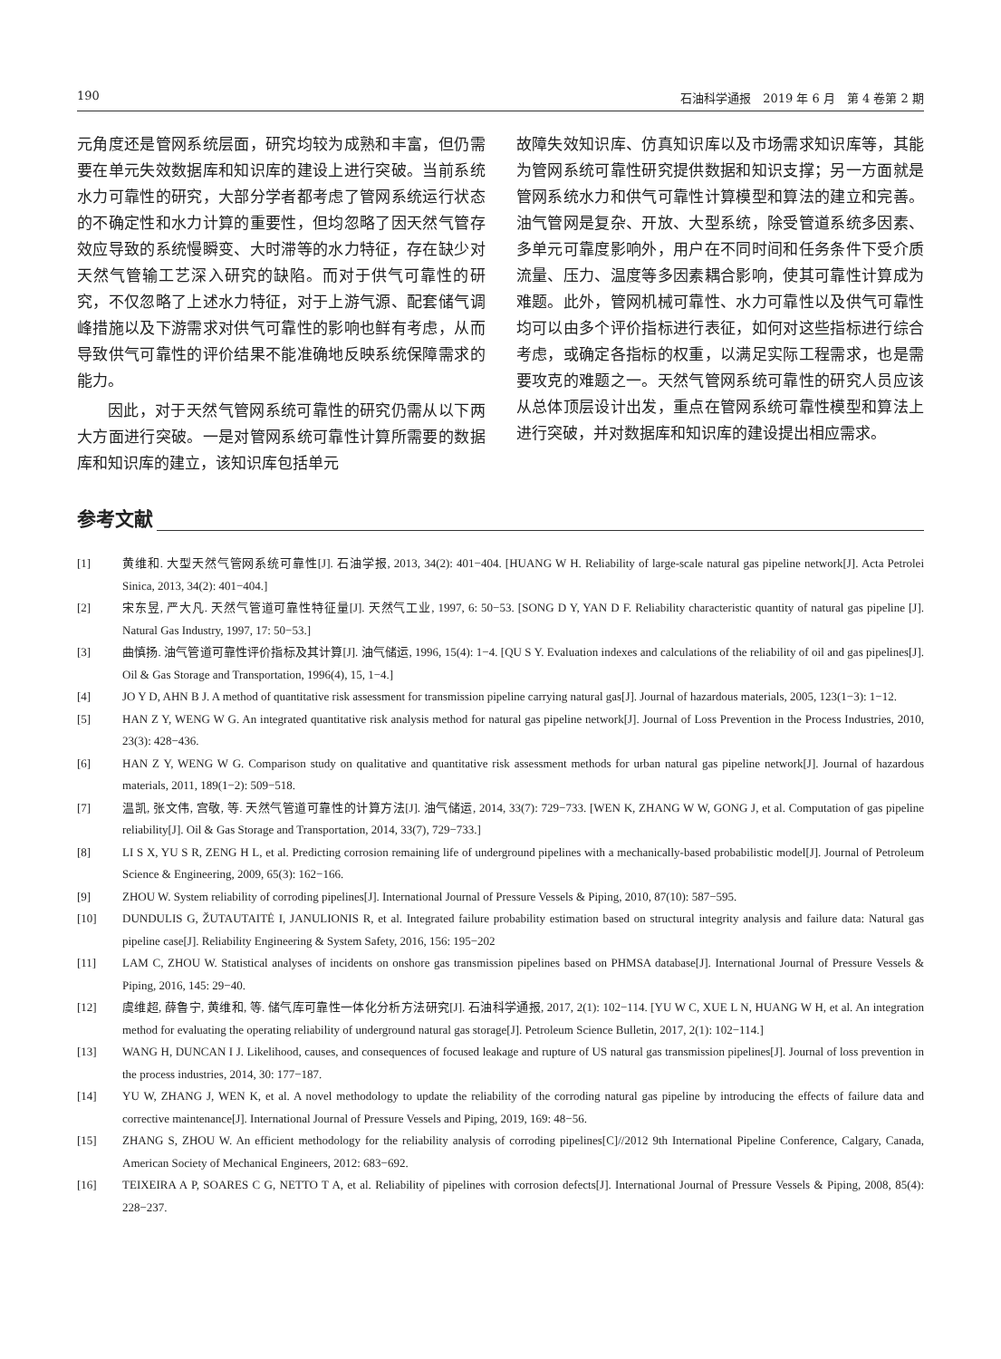190 石油科学通报　2019 年 6 月　第 4 卷第 2 期
元角度还是管网系统层面，研究均较为成熟和丰富，但仍需要在单元失效数据库和知识库的建设上进行突破。当前系统水力可靠性的研究，大部分学者都考虑了管网系统运行状态的不确定性和水力计算的重要性，但均忽略了因天然气管存效应导致的系统慢瞬变、大时滞等的水力特征，存在缺少对天然气管输工艺深入研究的缺陷。而对于供气可靠性的研究，不仅忽略了上述水力特征，对于上游气源、配套储气调峰措施以及下游需求对供气可靠性的影响也鲜有考虑，从而导致供气可靠性的评价结果不能准确地反映系统保障需求的能力。
因此，对于天然气管网系统可靠性的研究仍需从以下两大方面进行突破。一是对管网系统可靠性计算所需要的数据库和知识库的建立，该知识库包括单元
故障失效知识库、仿真知识库以及市场需求知识库等，其能为管网系统可靠性研究提供数据和知识支撑；另一方面就是管网系统水力和供气可靠性计算模型和算法的建立和完善。油气管网是复杂、开放、大型系统，除受管道系统多因素、多单元可靠度影响外，用户在不同时间和任务条件下受介质流量、压力、温度等多因素耦合影响，使其可靠性计算成为难题。此外，管网机械可靠性、水力可靠性以及供气可靠性均可以由多个评价指标进行表征，如何对这些指标进行综合考虑，或确定各指标的权重，以满足实际工程需求，也是需要攻克的难题之一。天然气管网系统可靠性的研究人员应该从总体顶层设计出发，重点在管网系统可靠性模型和算法上进行突破，并对数据库和知识库的建设提出相应需求。
参考文献
[1] 黄维和. 大型天然气管网系统可靠性[J]. 石油学报, 2013, 34(2): 401−404. [HUANG W H. Reliability of large-scale natural gas pipeline network[J]. Acta Petrolei Sinica, 2013, 34(2): 401−404.]
[2] 宋东昱, 严大凡. 天然气管道可靠性特征量[J]. 天然气工业, 1997, 6: 50−53. [SONG D Y, YAN D F. Reliability characteristic quantity of natural gas pipeline [J]. Natural Gas Industry, 1997, 17: 50−53.]
[3] 曲慎扬. 油气管道可靠性评价指标及其计算[J]. 油气储运, 1996, 15(4): 1−4. [QU S Y. Evaluation indexes and calculations of the reliability of oil and gas pipelines[J]. Oil & Gas Storage and Transportation, 1996(4), 15, 1−4.]
[4] JO Y D, AHN B J. A method of quantitative risk assessment for transmission pipeline carrying natural gas[J]. Journal of hazardous materials, 2005, 123(1−3): 1−12.
[5] HAN Z Y, WENG W G. An integrated quantitative risk analysis method for natural gas pipeline network[J]. Journal of Loss Prevention in the Process Industries, 2010, 23(3): 428−436.
[6] HAN Z Y, WENG W G. Comparison study on qualitative and quantitative risk assessment methods for urban natural gas pipeline network[J]. Journal of hazardous materials, 2011, 189(1−2): 509−518.
[7] 温凯, 张文伟, 宫敬, 等. 天然气管道可靠性的计算方法[J]. 油气储运, 2014, 33(7): 729−733. [WEN K, ZHANG W W, GONG J, et al. Computation of gas pipeline reliability[J]. Oil & Gas Storage and Transportation, 2014, 33(7), 729−733.]
[8] LI S X, YU S R, ZENG H L, et al. Predicting corrosion remaining life of underground pipelines with a mechanically-based probabilistic model[J]. Journal of Petroleum Science & Engineering, 2009, 65(3): 162−166.
[9] ZHOU W. System reliability of corroding pipelines[J]. International Journal of Pressure Vessels & Piping, 2010, 87(10): 587−595.
[10] DUNDULIS G, ŽUTAUTAITĖ I, JANULIONIS R, et al. Integrated failure probability estimation based on structural integrity analysis and failure data: Natural gas pipeline case[J]. Reliability Engineering & System Safety, 2016, 156: 195−202
[11] LAM C, ZHOU W. Statistical analyses of incidents on onshore gas transmission pipelines based on PHMSA database[J]. International Journal of Pressure Vessels & Piping, 2016, 145: 29−40.
[12] 虞维超, 薛鲁宁, 黄维和, 等. 储气库可靠性一体化分析方法研究[J]. 石油科学通报, 2017, 2(1): 102−114. [YU W C, XUE L N, HUANG W H, et al. An integration method for evaluating the operating reliability of underground natural gas storage[J]. Petroleum Science Bulletin, 2017, 2(1): 102−114.]
[13] WANG H, DUNCAN I J. Likelihood, causes, and consequences of focused leakage and rupture of US natural gas transmission pipelines[J]. Journal of loss prevention in the process industries, 2014, 30: 177−187.
[14] YU W, ZHANG J, WEN K, et al. A novel methodology to update the reliability of the corroding natural gas pipeline by introducing the effects of failure data and corrective maintenance[J]. International Journal of Pressure Vessels and Piping, 2019, 169: 48−56.
[15] ZHANG S, ZHOU W. An efficient methodology for the reliability analysis of corroding pipelines[C]//2012 9th International Pipeline Conference, Calgary, Canada, American Society of Mechanical Engineers, 2012: 683−692.
[16] TEIXEIRA A P, SOARES C G, NETTO T A, et al. Reliability of pipelines with corrosion defects[J]. International Journal of Pressure Vessels & Piping, 2008, 85(4): 228−237.